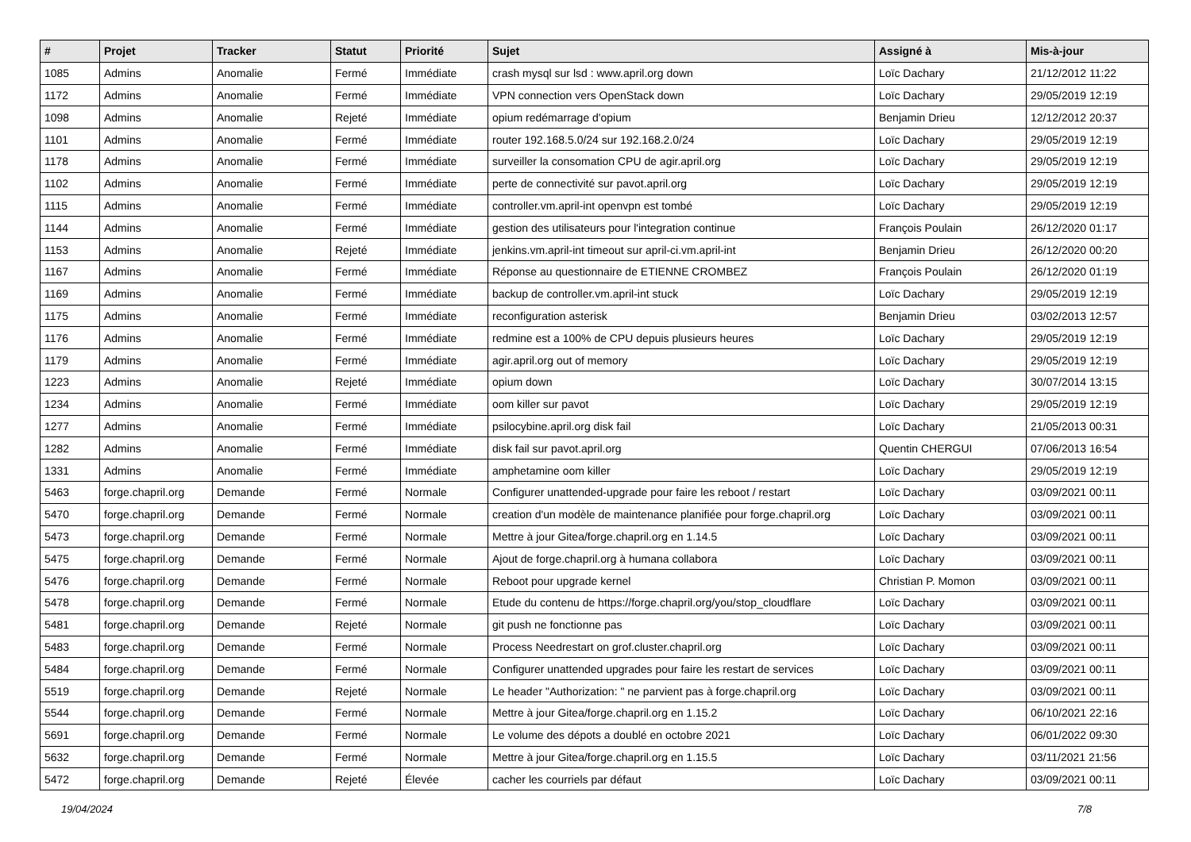| # | Projet | Tracker | Statut | Priorité | Sujet | Assigné à | Mis-à-jour |
| --- | --- | --- | --- | --- | --- | --- | --- |
| 1085 | Admins | Anomalie | Fermé | Immédiate | crash mysql sur lsd : www.april.org down | Loïc Dachary | 21/12/2012 11:22 |
| 1172 | Admins | Anomalie | Fermé | Immédiate | VPN connection vers OpenStack down | Loïc Dachary | 29/05/2019 12:19 |
| 1098 | Admins | Anomalie | Rejeté | Immédiate | opium redémarrage d'opium | Benjamin Drieu | 12/12/2012 20:37 |
| 1101 | Admins | Anomalie | Fermé | Immédiate | router 192.168.5.0/24 sur 192.168.2.0/24 | Loïc Dachary | 29/05/2019 12:19 |
| 1178 | Admins | Anomalie | Fermé | Immédiate | surveiller la consomation CPU de agir.april.org | Loïc Dachary | 29/05/2019 12:19 |
| 1102 | Admins | Anomalie | Fermé | Immédiate | perte de connectivité sur pavot.april.org | Loïc Dachary | 29/05/2019 12:19 |
| 1115 | Admins | Anomalie | Fermé | Immédiate | controller.vm.april-int openvpn est tombé | Loïc Dachary | 29/05/2019 12:19 |
| 1144 | Admins | Anomalie | Fermé | Immédiate | gestion des utilisateurs pour l'integration continue | François Poulain | 26/12/2020 01:17 |
| 1153 | Admins | Anomalie | Rejeté | Immédiate | jenkins.vm.april-int timeout sur april-ci.vm.april-int | Benjamin Drieu | 26/12/2020 00:20 |
| 1167 | Admins | Anomalie | Fermé | Immédiate | Réponse au questionnaire de ETIENNE CROMBEZ | François Poulain | 26/12/2020 01:19 |
| 1169 | Admins | Anomalie | Fermé | Immédiate | backup de controller.vm.april-int stuck | Loïc Dachary | 29/05/2019 12:19 |
| 1175 | Admins | Anomalie | Fermé | Immédiate | reconfiguration asterisk | Benjamin Drieu | 03/02/2013 12:57 |
| 1176 | Admins | Anomalie | Fermé | Immédiate | redmine est a 100% de CPU depuis plusieurs heures | Loïc Dachary | 29/05/2019 12:19 |
| 1179 | Admins | Anomalie | Fermé | Immédiate | agir.april.org out of memory | Loïc Dachary | 29/05/2019 12:19 |
| 1223 | Admins | Anomalie | Rejeté | Immédiate | opium down | Loïc Dachary | 30/07/2014 13:15 |
| 1234 | Admins | Anomalie | Fermé | Immédiate | oom killer sur pavot | Loïc Dachary | 29/05/2019 12:19 |
| 1277 | Admins | Anomalie | Fermé | Immédiate | psilocybine.april.org disk fail | Loïc Dachary | 21/05/2013 00:31 |
| 1282 | Admins | Anomalie | Fermé | Immédiate | disk fail sur pavot.april.org | Quentin CHERGUI | 07/06/2013 16:54 |
| 1331 | Admins | Anomalie | Fermé | Immédiate | amphetamine oom killer | Loïc Dachary | 29/05/2019 12:19 |
| 5463 | forge.chapril.org | Demande | Fermé | Normale | Configurer unattended-upgrade pour faire les reboot / restart | Loïc Dachary | 03/09/2021 00:11 |
| 5470 | forge.chapril.org | Demande | Fermé | Normale | creation d'un modèle de maintenance planifiée pour forge.chapril.org | Loïc Dachary | 03/09/2021 00:11 |
| 5473 | forge.chapril.org | Demande | Fermé | Normale | Mettre à jour Gitea/forge.chapril.org en 1.14.5 | Loïc Dachary | 03/09/2021 00:11 |
| 5475 | forge.chapril.org | Demande | Fermé | Normale | Ajout de forge.chapril.org à humana collabora | Loïc Dachary | 03/09/2021 00:11 |
| 5476 | forge.chapril.org | Demande | Fermé | Normale | Reboot pour upgrade kernel | Christian P. Momon | 03/09/2021 00:11 |
| 5478 | forge.chapril.org | Demande | Fermé | Normale | Etude du contenu de https://forge.chapril.org/you/stop_cloudflare | Loïc Dachary | 03/09/2021 00:11 |
| 5481 | forge.chapril.org | Demande | Rejeté | Normale | git push ne fonctionne pas | Loïc Dachary | 03/09/2021 00:11 |
| 5483 | forge.chapril.org | Demande | Fermé | Normale | Process Needrestart on grof.cluster.chapril.org | Loïc Dachary | 03/09/2021 00:11 |
| 5484 | forge.chapril.org | Demande | Fermé | Normale | Configurer unattended upgrades pour faire les restart de services | Loïc Dachary | 03/09/2021 00:11 |
| 5519 | forge.chapril.org | Demande | Rejeté | Normale | Le header "Authorization: " ne parvient pas à forge.chapril.org | Loïc Dachary | 03/09/2021 00:11 |
| 5544 | forge.chapril.org | Demande | Fermé | Normale | Mettre à jour Gitea/forge.chapril.org en 1.15.2 | Loïc Dachary | 06/10/2021 22:16 |
| 5691 | forge.chapril.org | Demande | Fermé | Normale | Le volume des dépots a doublé en octobre 2021 | Loïc Dachary | 06/01/2022 09:30 |
| 5632 | forge.chapril.org | Demande | Fermé | Normale | Mettre à jour Gitea/forge.chapril.org en 1.15.5 | Loïc Dachary | 03/11/2021 21:56 |
| 5472 | forge.chapril.org | Demande | Rejeté | Élevée | cacher les courriels par défaut | Loïc Dachary | 03/09/2021 00:11 |
19/04/2024 7/8